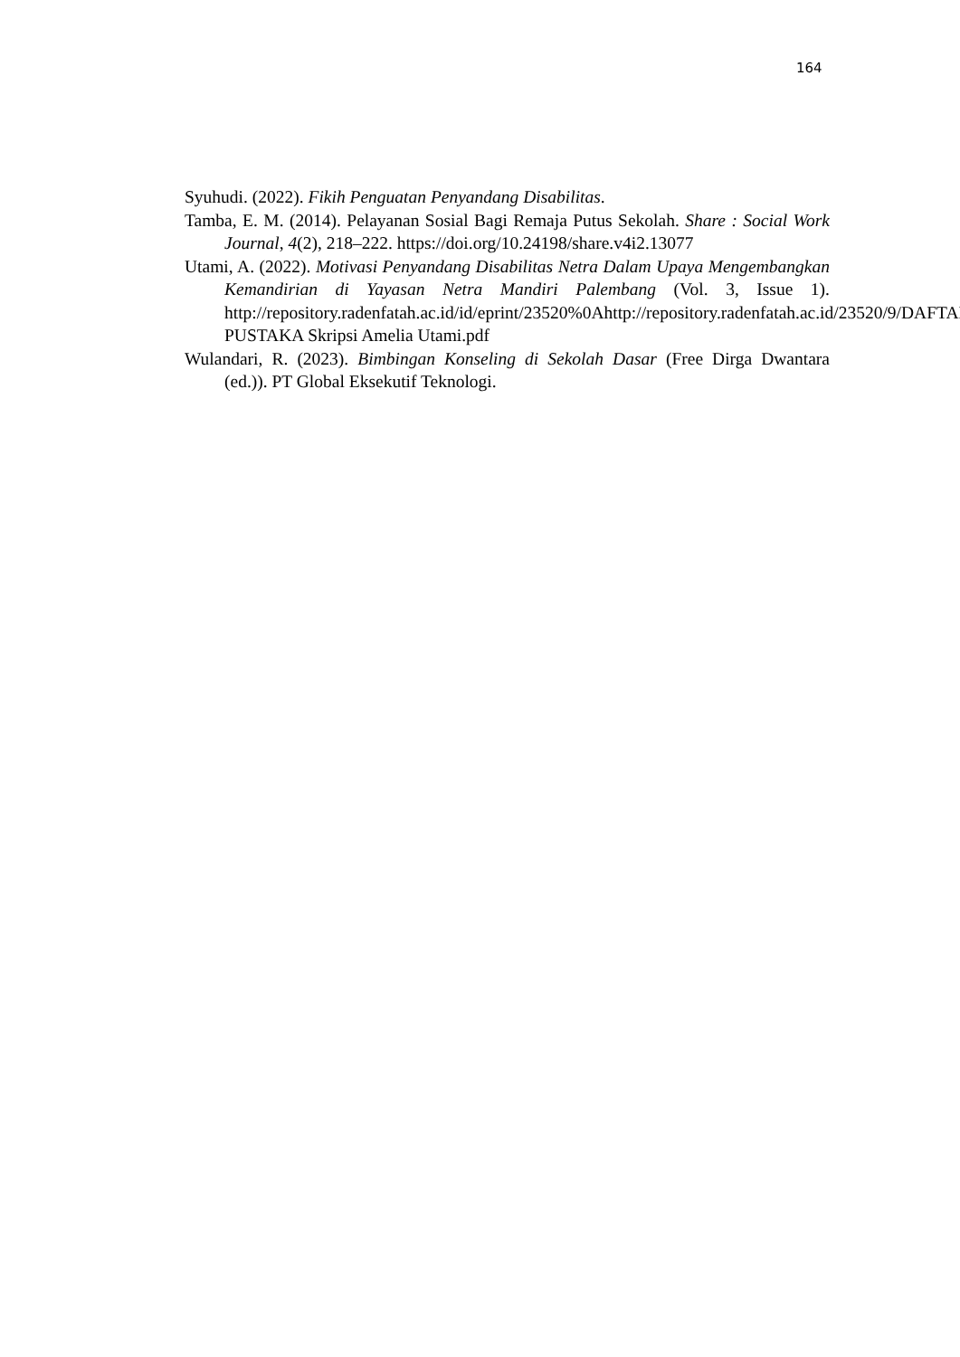164
Syuhudi. (2022). Fikih Penguatan Penyandang Disabilitas.
Tamba, E. M. (2014). Pelayanan Sosial Bagi Remaja Putus Sekolah. Share : Social Work Journal, 4(2), 218–222. https://doi.org/10.24198/share.v4i2.13077
Utami, A. (2022). Motivasi Penyandang Disabilitas Netra Dalam Upaya Mengembangkan Kemandirian di Yayasan Netra Mandiri Palembang (Vol. 3, Issue 1). http://repository.radenfatah.ac.id/id/eprint/23520%0Ahttp://repository.radenfatah.ac.id/23520/9/DAFTAR PUSTAKA Skripsi Amelia Utami.pdf
Wulandari, R. (2023). Bimbingan Konseling di Sekolah Dasar (Free Dirga Dwantara (ed.)). PT Global Eksekutif Teknologi.